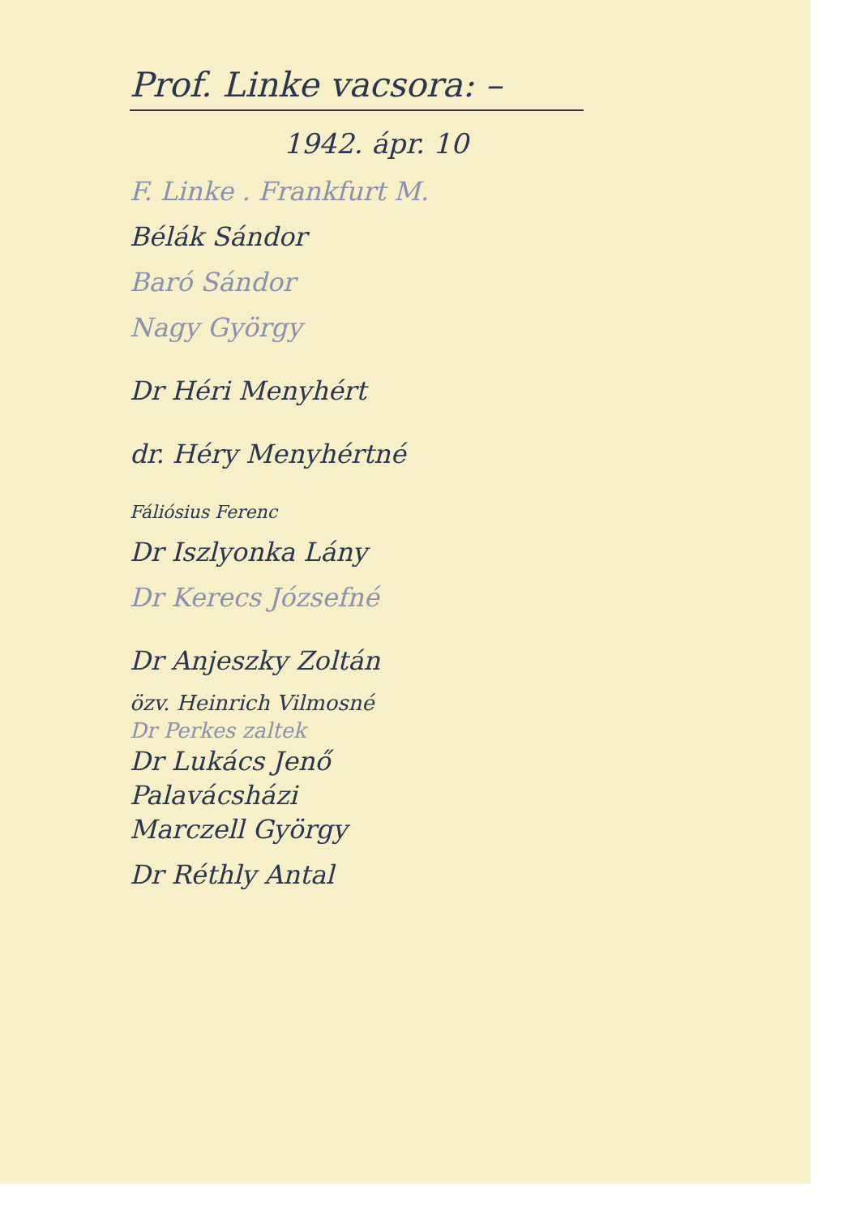Prof. Linke vacsora: –
1942. ápr. 10
F. Linke . Frankfurt M.
Bélák Sándor
Baró Sándor
Nagy György
Dr Héri Menyhért
dr. Héry Menyhértné
Fáliósius Ferenc
Dr Iszlyonka Lány
Dr Kerecs Józsefné
Dr Anjeszky Zoltán
özv. Heinrich Vilmosné
Dr Perkes zaltek
Dr Lukács Jenő
Palavácsházi
Marczell György
Dr Réthly Antal